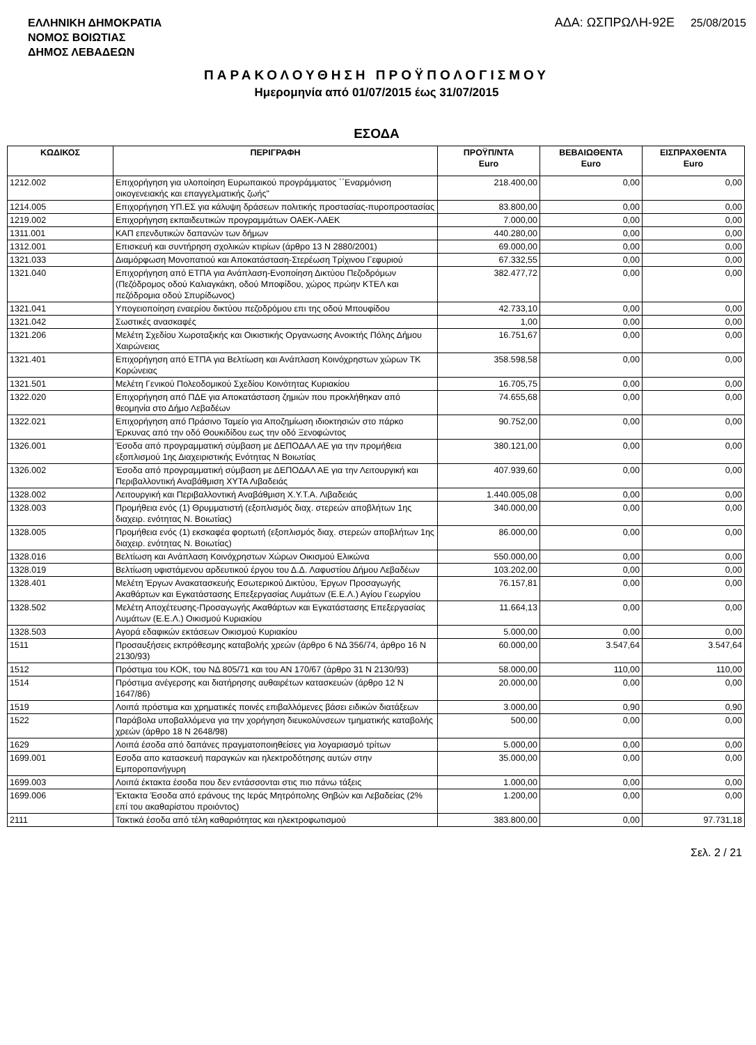ΕΛΛΗΝΙΚΗ ΔΗΜΟΚΡΑΤΙΑ
ΝΟΜΟΣ ΒΟΙΩΤΙΑΣ
ΔΗΜΟΣ ΛΕΒΑΔΕΩΝ
ΑΔΑ: ΩΣΠΡΩΛΗ-92Ε 25/08/2015
ΠΑΡΑΚΟΛΟΥΘΗΣΗ ΠΡΟΫΠΟΛΟΓΙΣΜΟΥ
Ημερομηνία από 01/07/2015 έως 31/07/2015
ΕΣΟΔΑ
| ΚΩΔΙΚΟΣ | ΠΕΡΙΓΡΑΦΗ | ΠΡΟΫΠ/ΝΤΑ Euro | ΒΕΒΑΙΩΘΕΝΤΑ Euro | ΕΙΣΠΡΑΧΘΕΝΤΑ Euro |
| --- | --- | --- | --- | --- |
| 1212.002 | Επιχορήγηση για υλοποίηση Ευρωπαικού προγράμματος ΄΄Εναρμόνιση οικογενειακής και επαγγελματικής ζωής" | 218.400,00 | 0,00 | 0,00 |
| 1214.005 | Επιχορήγηση ΥΠ.ΕΣ για κάλυψη δράσεων πολιτικής προστασίας-πυροπροστασίας | 83.800,00 | 0,00 | 0,00 |
| 1219.002 | Επιχορήγηση εκπαιδευτικών προγραμμάτων ΟΑΕΚ-ΛΑΕΚ | 7.000,00 | 0,00 | 0,00 |
| 1311.001 | ΚΑΠ επενδυτικών δαπανών των δήμων | 440.280,00 | 0,00 | 0,00 |
| 1312.001 | Επισκευή και συντήρηση σχολικών κτιρίων (άρθρο 13 Ν 2880/2001) | 69.000,00 | 0,00 | 0,00 |
| 1321.033 | Διαμόρφωση Μονοπατιού και Αποκατάσταση-Στερέωση Τρίχινου Γεφυριού | 67.332,55 | 0,00 | 0,00 |
| 1321.040 | Επιχορήγηση από ΕΤΠΑ για Ανάπλαση-Ενοποίηση Δικτύου Πεζοδρόμων (Πεζόδρομος οδού Καλιαγκάκη, οδού Μποφίδου, χώρος πρώην ΚΤΕΛ και πεζόδρομια οδού Σπυρίδωνος) | 382.477,72 | 0,00 | 0,00 |
| 1321.041 | Υπογειοποίηση εναερίου δικτύου πεζοδρόμου επι της οδού Μπουφίδου | 42.733,10 | 0,00 | 0,00 |
| 1321.042 | Σωστικές ανασκαφές | 1,00 | 0,00 | 0,00 |
| 1321.206 | Μελέτη Σχεδίου Χωροταξικής και Οικιστικής Οργανωσης Ανοικτής Πόλης Δήμου Χαιρώνειας | 16.751,67 | 0,00 | 0,00 |
| 1321.401 | Επιχορήγηση από ΕΤΠΑ για Βελτίωση και Ανάπλαση Κοινόχρηστων χώρων ΤΚ Κορώνειας | 358.598,58 | 0,00 | 0,00 |
| 1321.501 | Μελέτη Γενικού Πολεοδομικού Σχεδίου Κοινότητας Κυριακίου | 16.705,75 | 0,00 | 0,00 |
| 1322.020 | Επιχορήγηση από ΠΔΕ για Αποκατάσταση ζημιών που προκλήθηκαν από θεομηνία στο Δήμο Λεβαδέων | 74.655,68 | 0,00 | 0,00 |
| 1322.021 | Επιχορήγηση από Πράσινο Ταμείο για Αποζημίωση ιδιοκτησιών στο πάρκο Έρκυνας από την οδό Θουκιδίδου εως την οδό Ξενοφώντος | 90.752,00 | 0,00 | 0,00 |
| 1326.001 | Έσοδα από προγραμματική σύμβαση με ΔΕΠΟΔΑΛ ΑΕ για την προμήθεια εξοπλισμού 1ης Διαχειριστικής Ενότητας Ν Βοιωτίας | 380.121,00 | 0,00 | 0,00 |
| 1326.002 | Έσοδα από προγραμματική σύμβαση με ΔΕΠΟΔΑΛ ΑΕ για την Λειτουργική και Περιβαλλοντική Αναβάθμιση ΧΥΤΑ Λιβαδειάς | 407.939,60 | 0,00 | 0,00 |
| 1328.002 | Λειτουργική και Περιβαλλοντική Αναβάθμιση Χ.Υ.Τ.Α. Λιβαδειάς | 1.440.005,08 | 0,00 | 0,00 |
| 1328.003 | Προμήθεια ενός (1) Θρυμματιστή (εξοπλισμός διαχ. στερεών αποβλήτων 1ης διαχειρ. ενότητας Ν. Βοιωτίας) | 340.000,00 | 0,00 | 0,00 |
| 1328.005 | Προμήθεια ενός (1) εκσκαφέα φορτωτή (εξοπλισμός διαχ. στερεών αποβλήτων 1ης διαχειρ. ενότητας Ν. Βοιωτίας) | 86.000,00 | 0,00 | 0,00 |
| 1328.016 | Βελτίωση και Ανάπλαση Κοινόχρηστων Χώρων Οικισμού Ελικώνα | 550.000,00 | 0,00 | 0,00 |
| 1328.019 | Βελτίωση υφιστάμενου αρδευτικού έργου του Δ.Δ. Λαφυστίου Δήμου Λεβαδέων | 103.202,00 | 0,00 | 0,00 |
| 1328.401 | Μελέτη Έργων Ανακατασκευής Εσωτερικού Δικτύου, Έργων Προσαγωγής Ακαθάρτων και Εγκατάστασης Επεξεργασίας Λυμάτων (Ε.Ε.Λ.) Αγίου Γεωργίου | 76.157,81 | 0,00 | 0,00 |
| 1328.502 | Μελέτη Αποχέτευσης-Προσαγωγής Ακαθάρτων και Εγκατάστασης Επεξεργασίας Λυμάτων (Ε.Ε.Λ.) Οικισμού Κυριακίου | 11.664,13 | 0,00 | 0,00 |
| 1328.503 | Αγορά εδαφικών εκτάσεων Οικισμού Κυριακίου | 5.000,00 | 0,00 | 0,00 |
| 1511 | Προσαυξήσεις εκπρόθεσμης καταβολής χρεών (άρθρο 6 ΝΔ 356/74, άρθρο 16 Ν 2130/93) | 60.000,00 | 3.547,64 | 3.547,64 |
| 1512 | Πρόστιμα του ΚΟΚ, του ΝΔ 805/71 και του ΑΝ 170/67 (άρθρο 31 Ν 2130/93) | 58.000,00 | 110,00 | 110,00 |
| 1514 | Πρόστιμα ανέγερσης και διατήρησης αυθαιρέτων κατασκευών (άρθρο 12 Ν 1647/86) | 20.000,00 | 0,00 | 0,00 |
| 1519 | Λοιπά πρόστιμα και χρηματικές ποινές επιβαλλόμενες βάσει ειδικών διατάξεων | 3.000,00 | 0,90 | 0,90 |
| 1522 | Παράβολα υποβαλλόμενα για την χορήγηση διευκολύνσεων τμηματικής καταβολής χρεών (άρθρο 18 Ν 2648/98) | 500,00 | 0,00 | 0,00 |
| 1629 | Λοιπά έσοδα από δαπάνες πραγματοποιηθείσες για λογαριασμό τρίτων | 5.000,00 | 0,00 | 0,00 |
| 1699.001 | Εσοδα απο κατασκευή παραγκών και ηλεκτροδότησης αυτών στην Εμποροπανήγυρη | 35.000,00 | 0,00 | 0,00 |
| 1699.003 | Λοιπά έκτακτα έσοδα που δεν εντάσσονται στις πιο πάνω τάξεις | 1.000,00 | 0,00 | 0,00 |
| 1699.006 | Έκτακτα Έσοδα από εράνους της Ιεράς Μητρόπολης Θηβών και Λεβαδείας (2% επί του ακαθαρίστου προιόντος) | 1.200,00 | 0,00 | 0,00 |
| 2111 | Τακτικά έσοδα από τέλη καθαριότητας και ηλεκτροφωτισμού | 383.800,00 | 0,00 | 97.731,18 |
Σελ. 2 / 21